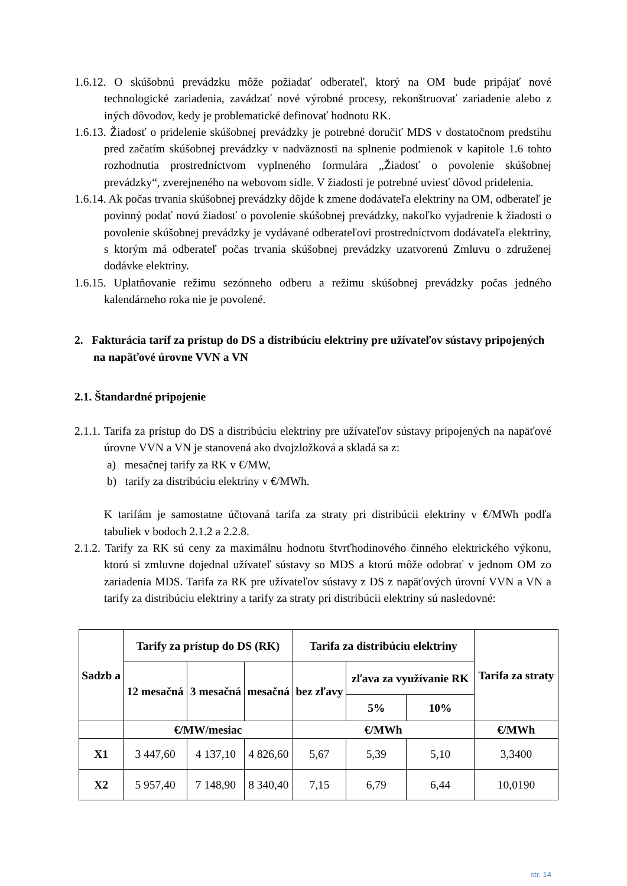1.6.12. O skúšobnú prevádzku môže požiadať odberateľ, ktorý na OM bude pripájať nové technologické zariadenia, zavádzať nové výrobné procesy, rekonštruovať zariadenie alebo z iných dôvodov, kedy je problematické definovať hodnotu RK.
1.6.13. Žiadosť o pridelenie skúšobnej prevádzky je potrebné doručiť MDS v dostatočnom predstihu pred začatím skúšobnej prevádzky v nadväznosti na splnenie podmienok v kapitole 1.6 tohto rozhodnutia prostredníctvom vyplneného formulára „Žiadosť o povolenie skúšobnej prevádzky“, zverejneného na webovom sídle. V žiadosti je potrebné uviesť dôvod pridelenia.
1.6.14. Ak počas trvania skúšobnej prevádzky dôjde k zmene dodávateľa elektriny na OM, odberateľ je povinný podať novú žiadosť o povolenie skúšobnej prevádzky, nakoľko vyjadrenie k žiadosti o povolenie skúšobnej prevádzky je vydávané odberateľovi prostredníctvom dodávateľa elektriny, s ktorým má odberateľ počas trvania skúšobnej prevádzky uzatvorenú Zmluvu o združenej dodávke elektriny.
1.6.15. Uplatňovanie režimu sezónneho odberu a režimu skúšobnej prevádzky počas jedného kalendárneho roka nie je povolené.
2. Fakturácia taríf za prístup do DS a distribúciu elektriny pre užívateľov sústavy pripojených na napäťové úrovne VVN a VN
2.1. Štandardné pripojenie
2.1.1. Tarifa za prístup do DS a distribúciu elektriny pre užívateľov sústavy pripojených na napäťové úrovne VVN a VN je stanovená ako dvojzložková a skladá sa z:
a) mesačnej tarify za RK v €/MW,
b) tarify za distribúciu elektriny v €/MWh.
K tarifám je samostatne účtovaná tarifa za straty pri distribúcii elektriny v €/MWh podľa tabuliek v bodoch 2.1.2 a 2.2.8.
2.1.2. Tarify za RK sú ceny za maximálnu hodnotu štvrťhodinového činného elektrického výkonu, ktorú si zmluvne dojednal užívateľ sústavy so MDS a ktorú môže odobrať v jednom OM zo zariadenia MDS. Tarifa za RK pre užívateľov sústavy z DS z napäťových úrovní VVN a VN a tarify za distribúciu elektriny a tarify za straty pri distribúcii elektriny sú nasledovné:
| Sadzb a | Tarify za prístup do DS (RK) | | | Tarifa za distribúciu elektriny | | | Tarifa za straty |
| --- | --- | --- | --- | --- | --- | --- | --- |
| | 12 mesačná | 3 mesačná | mesačná | bez zľavy | zľava za využívanie RK | | |
| | | | | | 5% | 10% | |
| | €/MW/mesiac | | | €/MWh | | | €/MWh |
| X1 | 3 447,60 | 4 137,10 | 4 826,60 | 5,67 | 5,39 | 5,10 | 3,3400 |
| X2 | 5 957,40 | 7 148,90 | 8 340,40 | 7,15 | 6,79 | 6,44 | 10,0190 |
str. 14